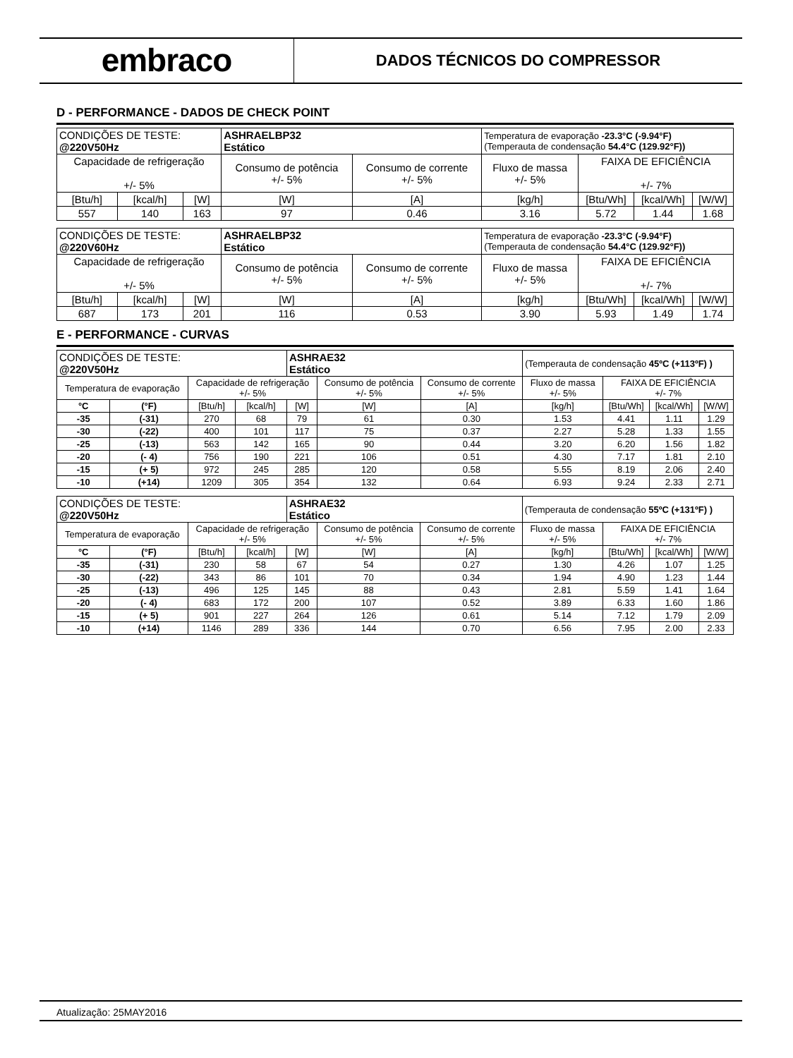embraco
DADOS TÉCNICOS DO COMPRESSOR
D - PERFORMANCE - DADOS DE CHECK POINT
| CONDIÇÕES DE TESTE: @220V50Hz | | | ASHRAELBP32 Estático | | Temperatura de evaporação -23.3°C (-9.94°F) (Temperauta de condensação 54.4°C (129.92°F)) | | | |
| Capacidade de refrigeração +/- 5% | | | Consumo de potência +/- 5% | Consumo de corrente +/- 5% | Fluxo de massa +/- 5% | FAIXA DE EFICIÊNCIA +/- 7% | | |
| [Btu/h] | [kcal/h] | [W] | [W] | [A] | [kg/h] | [Btu/Wh] | [kcal/Wh] | [W/W] |
| 557 | 140 | 163 | 97 | 0.46 | 3.16 | 5.72 | 1.44 | 1.68 |
| CONDIÇÕES DE TESTE: @220V60Hz | | | ASHRAELBP32 Estático | | Temperatura de evaporação -23.3°C (-9.94°F) (Temperauta de condensação 54.4°C (129.92°F)) | | | |
| Capacidade de refrigeração +/- 5% | | | Consumo de potência +/- 5% | Consumo de corrente +/- 5% | Fluxo de massa +/- 5% | FAIXA DE EFICIÊNCIA +/- 7% | | |
| [Btu/h] | [kcal/h] | [W] | [W] | [A] | [kg/h] | [Btu/Wh] | [kcal/Wh] | [W/W] |
| 687 | 173 | 201 | 116 | 0.53 | 3.90 | 5.93 | 1.49 | 1.74 |
E - PERFORMANCE - CURVAS
| CONDIÇÕES DE TESTE: @220V50Hz | | | | ASHRAE32 Estático | | | (Temperauta de condensação 45ºC (+113ºF) ) | | | |
| Temperatura de evaporação | | Capacidade de refrigeração +/- 5% | | | Consumo de potência +/- 5% | Consumo de corrente +/- 5% | Fluxo de massa +/- 5% | FAIXA DE EFICIÊNCIA +/- 7% | | |
| °C | (°F) | [Btu/h] | [kcal/h] | [W] | [W] | [A] | [kg/h] | [Btu/Wh] | [kcal/Wh] | [W/W] |
| -35 | (-31) | 270 | 68 | 79 | 61 | 0.30 | 1.53 | 4.41 | 1.11 | 1.29 |
| -30 | (-22) | 400 | 101 | 117 | 75 | 0.37 | 2.27 | 5.28 | 1.33 | 1.55 |
| -25 | (-13) | 563 | 142 | 165 | 90 | 0.44 | 3.20 | 6.20 | 1.56 | 1.82 |
| -20 | (- 4) | 756 | 190 | 221 | 106 | 0.51 | 4.30 | 7.17 | 1.81 | 2.10 |
| -15 | (+ 5) | 972 | 245 | 285 | 120 | 0.58 | 5.55 | 8.19 | 2.06 | 2.40 |
| -10 | (+14) | 1209 | 305 | 354 | 132 | 0.64 | 6.93 | 9.24 | 2.33 | 2.71 |
| CONDIÇÕES DE TESTE: @220V50Hz | | | | ASHRAE32 Estático | | | (Temperauta de condensação 55ºC (+131ºF) ) | | | |
| Temperatura de evaporação | | Capacidade de refrigeração +/- 5% | | | Consumo de potência +/- 5% | Consumo de corrente +/- 5% | Fluxo de massa +/- 5% | FAIXA DE EFICIÊNCIA +/- 7% | | |
| °C | (°F) | [Btu/h] | [kcal/h] | [W] | [W] | [A] | [kg/h] | [Btu/Wh] | [kcal/Wh] | [W/W] |
| -35 | (-31) | 230 | 58 | 67 | 54 | 0.27 | 1.30 | 4.26 | 1.07 | 1.25 |
| -30 | (-22) | 343 | 86 | 101 | 70 | 0.34 | 1.94 | 4.90 | 1.23 | 1.44 |
| -25 | (-13) | 496 | 125 | 145 | 88 | 0.43 | 2.81 | 5.59 | 1.41 | 1.64 |
| -20 | (- 4) | 683 | 172 | 200 | 107 | 0.52 | 3.89 | 6.33 | 1.60 | 1.86 |
| -15 | (+ 5) | 901 | 227 | 264 | 126 | 0.61 | 5.14 | 7.12 | 1.79 | 2.09 |
| -10 | (+14) | 1146 | 289 | 336 | 144 | 0.70 | 6.56 | 7.95 | 2.00 | 2.33 |
Atualização: 25MAY2016